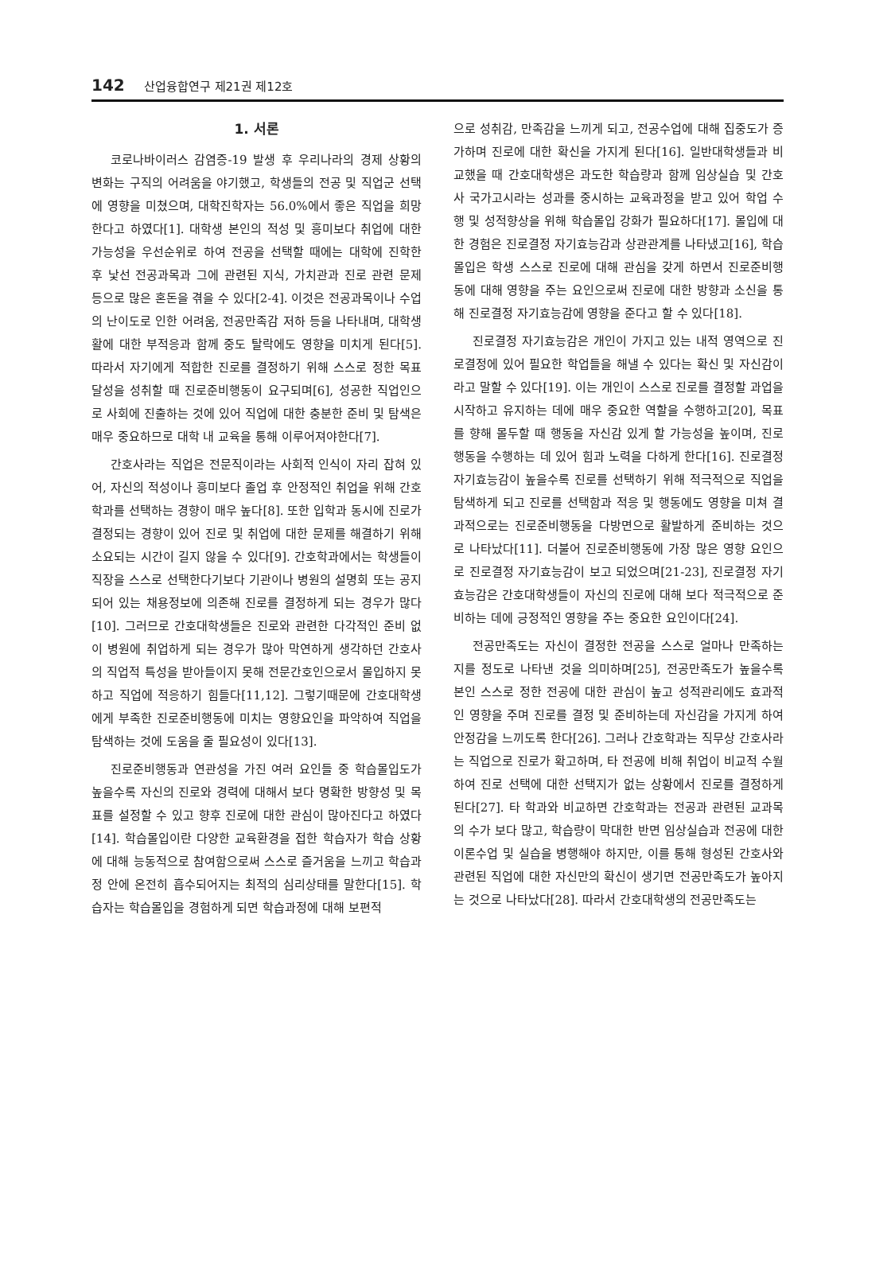142 산업융합연구 제21권 제12호
1. 서론
코로나바이러스 감염증-19 발생 후 우리나라의 경제 상황의 변화는 구직의 어려움을 야기했고, 학생들의 전공 및 직업군 선택에 영향을 미쳤으며, 대학진학자는 56.0%에서 좋은 직업을 희망한다고 하였다[1]. 대학생 본인의 적성 및 흥미보다 취업에 대한 가능성을 우선순위로 하여 전공을 선택할 때에는 대학에 진학한 후 낯선 전공과목과 그에 관련된 지식, 가치관과 진로 관련 문제 등으로 많은 혼돈을 겪을 수 있다[2-4]. 이것은 전공과목이나 수업의 난이도로 인한 어려움, 전공만족감 저하 등을 나타내며, 대학생활에 대한 부적응과 함께 중도 탈락에도 영향을 미치게 된다[5]. 따라서 자기에게 적합한 진로를 결정하기 위해 스스로 정한 목표 달성을 성취할 때 진로준비행동이 요구되며[6], 성공한 직업인으로 사회에 진출하는 것에 있어 직업에 대한 충분한 준비 및 탐색은 매우 중요하므로 대학 내 교육을 통해 이루어져야한다[7].
간호사라는 직업은 전문직이라는 사회적 인식이 자리 잡혀 있어, 자신의 적성이나 흥미보다 졸업 후 안정적인 취업을 위해 간호학과를 선택하는 경향이 매우 높다[8]. 또한 입학과 동시에 진로가 결정되는 경향이 있어 진로 및 취업에 대한 문제를 해결하기 위해 소요되는 시간이 길지 않을 수 있다[9]. 간호학과에서는 학생들이 직장을 스스로 선택한다기보다 기관이나 병원의 설명회 또는 공지되어 있는 채용정보에 의존해 진로를 결정하게 되는 경우가 많다[10]. 그러므로 간호대학생들은 진로와 관련한 다각적인 준비 없이 병원에 취업하게 되는 경우가 많아 막연하게 생각하던 간호사의 직업적 특성을 받아들이지 못해 전문간호인으로서 몰입하지 못하고 직업에 적응하기 힘들다[11,12]. 그렇기때문에 간호대학생에게 부족한 진로준비행동에 미치는 영향요인을 파악하여 직업을 탐색하는 것에 도움을 줄 필요성이 있다[13].
진로준비행동과 연관성을 가진 여러 요인들 중 학습몰입도가 높을수록 자신의 진로와 경력에 대해서 보다 명확한 방향성 및 목표를 설정할 수 있고 향후 진로에 대한 관심이 많아진다고 하였다[14]. 학습몰입이란 다양한 교육환경을 접한 학습자가 학습 상황에 대해 능동적으로 참여함으로써 스스로 즐거움을 느끼고 학습과정 안에 온전히 흡수되어지는 최적의 심리상태를 말한다[15]. 학습자는 학습몰입을 경험하게 되면 학습과정에 대해 보편적
으로 성취감, 만족감을 느끼게 되고, 전공수업에 대해 집중도가 증가하며 진로에 대한 확신을 가지게 된다[16]. 일반대학생들과 비교했을 때 간호대학생은 과도한 학습량과 함께 임상실습 및 간호사 국가고시라는 성과를 중시하는 교육과정을 받고 있어 학업 수행 및 성적향상을 위해 학습몰입 강화가 필요하다[17]. 몰입에 대한 경험은 진로결정 자기효능감과 상관관계를 나타냈고[16], 학습몰입은 학생 스스로 진로에 대해 관심을 갖게 하면서 진로준비행동에 대해 영향을 주는 요인으로써 진로에 대한 방향과 소신을 통해 진로결정 자기효능감에 영향을 준다고 할 수 있다[18].
진로결정 자기효능감은 개인이 가지고 있는 내적 영역으로 진로결정에 있어 필요한 학업들을 해낼 수 있다는 확신 및 자신감이라고 말할 수 있다[19]. 이는 개인이 스스로 진로를 결정할 과업을 시작하고 유지하는 데에 매우 중요한 역할을 수행하고[20], 목표를 향해 몰두할 때 행동을 자신감 있게 할 가능성을 높이며, 진로 행동을 수행하는 데 있어 힘과 노력을 다하게 한다[16]. 진로결정 자기효능감이 높을수록 진로를 선택하기 위해 적극적으로 직업을 탐색하게 되고 진로를 선택함과 적응 및 행동에도 영향을 미쳐 결과적으로는 진로준비행동을 다방면으로 활발하게 준비하는 것으로 나타났다[11]. 더불어 진로준비행동에 가장 많은 영향 요인으로 진로결정 자기효능감이 보고 되었으며[21-23], 진로결정 자기효능감은 간호대학생들이 자신의 진로에 대해 보다 적극적으로 준비하는 데에 긍정적인 영향을 주는 중요한 요인이다[24].
전공만족도는 자신이 결정한 전공을 스스로 얼마나 만족하는지를 정도로 나타낸 것을 의미하며[25], 전공만족도가 높을수록 본인 스스로 정한 전공에 대한 관심이 높고 성적관리에도 효과적인 영향을 주며 진로를 결정 및 준비하는데 자신감을 가지게 하여 안정감을 느끼도록 한다[26]. 그러나 간호학과는 직무상 간호사라는 직업으로 진로가 확고하며, 타 전공에 비해 취업이 비교적 수월하여 진로 선택에 대한 선택지가 없는 상황에서 진로를 결정하게 된다[27]. 타 학과와 비교하면 간호학과는 전공과 관련된 교과목의 수가 보다 많고, 학습량이 막대한 반면 임상실습과 전공에 대한 이론수업 및 실습을 병행해야 하지만, 이를 통해 형성된 간호사와 관련된 직업에 대한 자신만의 확신이 생기면 전공만족도가 높아지는 것으로 나타났다[28]. 따라서 간호대학생의 전공만족도는